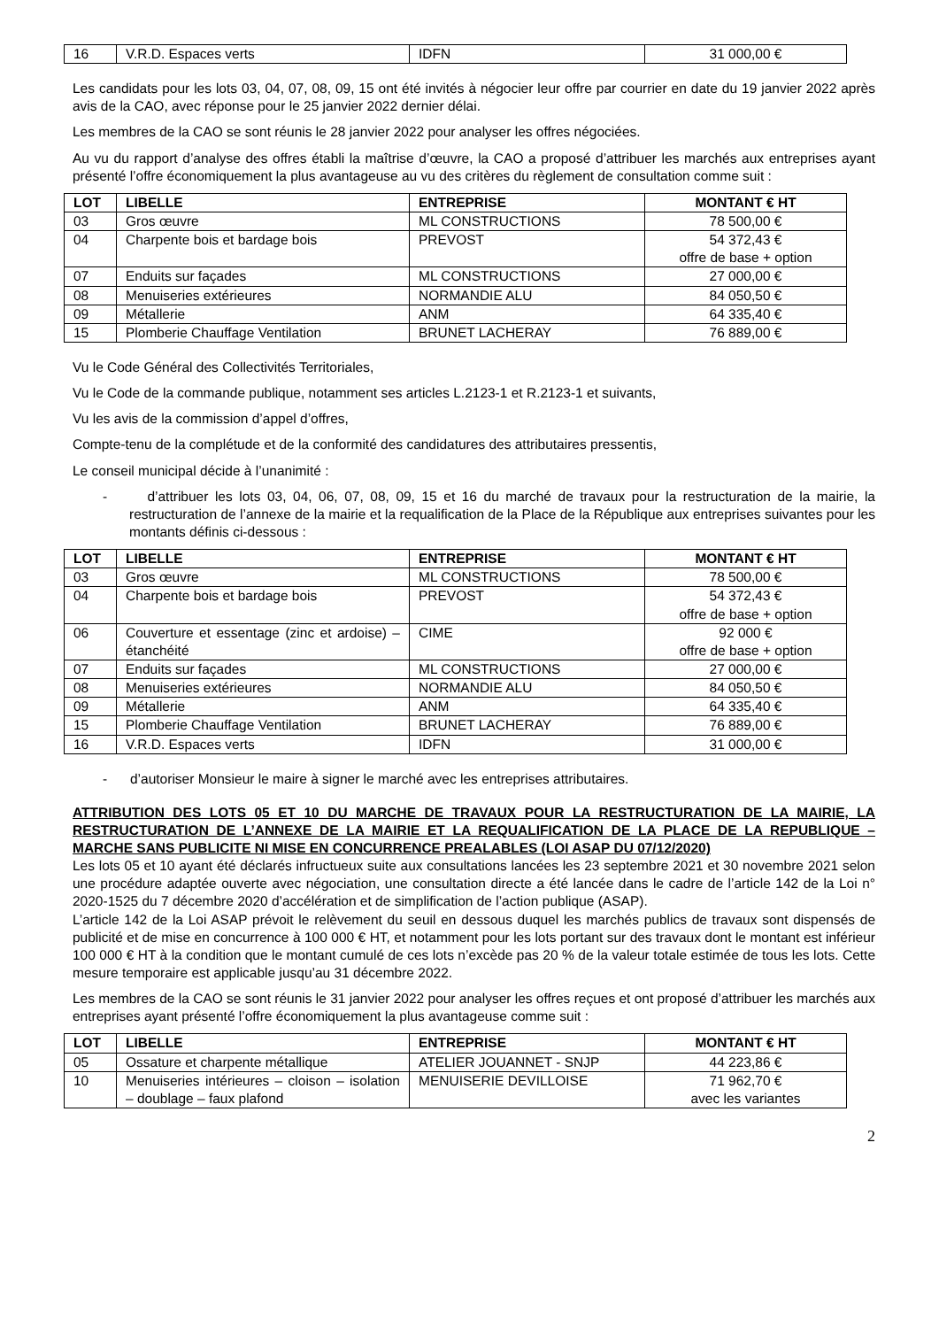| 16 | V.R.D. Espaces verts | IDFN | 31 000,00 € |
Les candidats pour les lots 03, 04, 07, 08, 09, 15 ont été invités à négocier leur offre par courrier en date du 19 janvier 2022 après avis de la CAO, avec réponse pour le 25 janvier 2022 dernier délai.
Les membres de la CAO se sont réunis le 28 janvier 2022 pour analyser les offres négociées.
Au vu du rapport d’analyse des offres établi la maîtrise d’œuvre, la CAO a proposé d’attribuer les marchés aux entreprises ayant présenté l’offre économiquement la plus avantageuse au vu des critères du règlement de consultation comme suit :
| LOT | LIBELLE | ENTREPRISE | MONTANT € HT |
| --- | --- | --- | --- |
| 03 | Gros œuvre | ML CONSTRUCTIONS | 78 500,00 € |
| 04 | Charpente bois et bardage bois | PREVOST | 54 372,43 € offre de base + option |
| 07 | Enduits sur façades | ML CONSTRUCTIONS | 27 000,00 € |
| 08 | Menuiseries extérieures | NORMANDIE ALU | 84 050,50 € |
| 09 | Métallerie | ANM | 64 335,40 € |
| 15 | Plomberie Chauffage Ventilation | BRUNET LACHERAY | 76 889,00 € |
Vu le Code Général des Collectivités Territoriales,
Vu le Code de la commande publique, notamment ses articles L.2123-1 et R.2123-1 et suivants,
Vu les avis de la commission d’appel d’offres,
Compte-tenu de la complétude et de la conformité des candidatures des attributaires pressentis,
Le conseil municipal décide à l’unanimité :
- d’attribuer les lots 03, 04, 06, 07, 08, 09, 15 et 16 du marché de travaux pour la restructuration de la mairie, la restructuration de l’annexe de la mairie et la requalification de la Place de la République aux entreprises suivantes pour les montants définis ci-dessous :
| LOT | LIBELLE | ENTREPRISE | MONTANT € HT |
| --- | --- | --- | --- |
| 03 | Gros œuvre | ML CONSTRUCTIONS | 78 500,00 € |
| 04 | Charpente bois et bardage bois | PREVOST | 54 372,43 € offre de base + option |
| 06 | Couverture et essentage (zinc et ardoise) – étanchéité | CIME | 92 000 € offre de base + option |
| 07 | Enduits sur façades | ML CONSTRUCTIONS | 27 000,00 € |
| 08 | Menuiseries extérieures | NORMANDIE ALU | 84 050,50 € |
| 09 | Métallerie | ANM | 64 335,40 € |
| 15 | Plomberie Chauffage Ventilation | BRUNET LACHERAY | 76 889,00 € |
| 16 | V.R.D. Espaces verts | IDFN | 31 000,00 € |
- d’autoriser Monsieur le maire à signer le marché avec les entreprises attributaires.
ATTRIBUTION DES LOTS 05 ET 10 DU MARCHE DE TRAVAUX POUR LA RESTRUCTURATION DE LA MAIRIE, LA RESTRUCTURATION DE L’ANNEXE DE LA MAIRIE ET LA REQUALIFICATION DE LA PLACE DE LA REPUBLIQUE – MARCHE SANS PUBLICITE NI MISE EN CONCURRENCE PREALABLES (LOI ASAP DU 07/12/2020)
Les lots 05 et 10 ayant été déclarés infructueux suite aux consultations lancées les 23 septembre 2021 et 30 novembre 2021 selon une procédure adaptée ouverte avec négociation, une consultation directe a été lancée dans le cadre de l’article 142 de la Loi n° 2020-1525 du 7 décembre 2020 d’accélération et de simplification de l’action publique (ASAP).
L’article 142 de la Loi ASAP prévoit le relèvement du seuil en dessous duquel les marchés publics de travaux sont dispensés de publicité et de mise en concurrence à 100 000 € HT, et notamment pour les lots portant sur des travaux dont le montant est inférieur 100 000 € HT à la condition que le montant cumulé de ces lots n’excède pas 20 % de la valeur totale estimée de tous les lots. Cette mesure temporaire est applicable jusqu’au 31 décembre 2022.
Les membres de la CAO se sont réunis le 31 janvier 2022 pour analyser les offres reçues et ont proposé d’attribuer les marchés aux entreprises ayant présenté l’offre économiquement la plus avantageuse comme suit :
| LOT | LIBELLE | ENTREPRISE | MONTANT € HT |
| --- | --- | --- | --- |
| 05 | Ossature et charpente métallique | ATELIER JOUANNET - SNJP | 44 223,86 € |
| 10 | Menuiseries intérieures – cloison – isolation – doublage – faux plafond | MENUISERIE DEVILLOISE | 71 962,70 € avec les variantes |
2